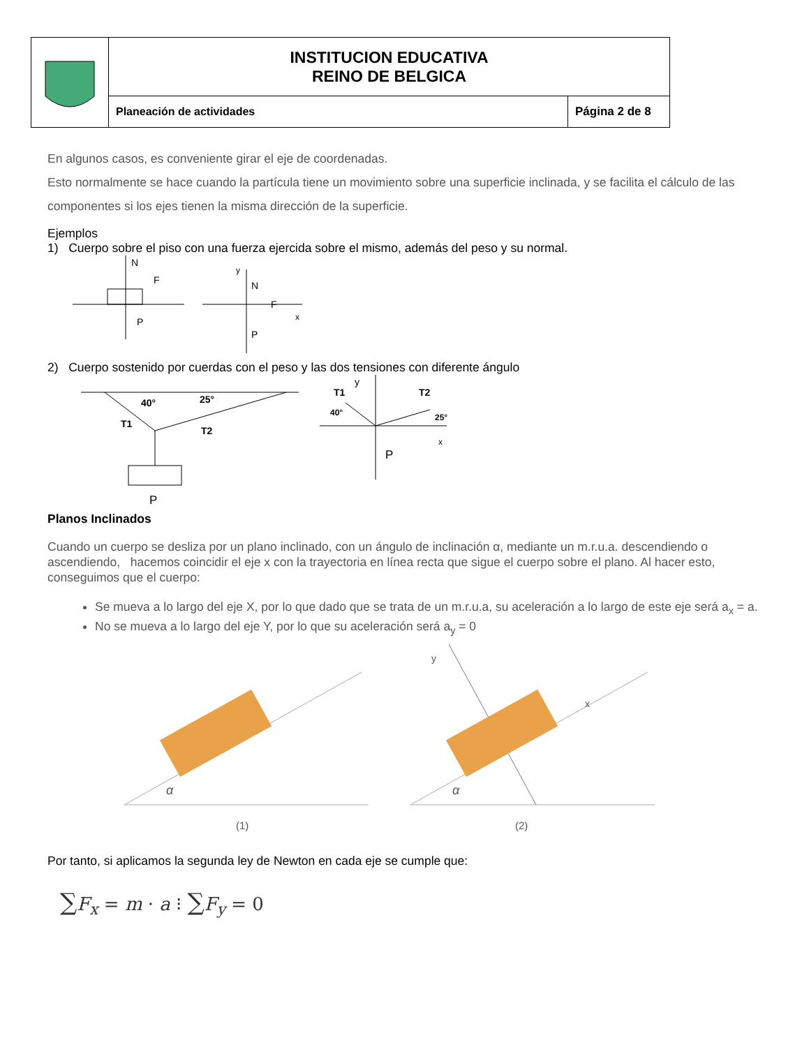| | INSTITUCION EDUCATIVA REINO DE BELGICA | |
| | Planeación de actividades | Página 2 de 8 |
En algunos casos, es conveniente girar el eje de coordenadas.
Esto normalmente se hace cuando la partícula tiene un movimiento sobre una superficie inclinada, y se facilita el cálculo de las componentes si los ejes tienen la misma dirección de la superficie.
Ejemplos
1) Cuerpo sobre el piso con una fuerza ejercida sobre el mismo, además del peso y su normal.
N
F
P
y
N
F
x
P
2) Cuerpo sostenido por cuerdas con el peso y las dos tensiones con diferente ángulo
40°
25°
T1
T2
P
y
T1
T2
40°
25°
x
P
Planos Inclinados
Cuando un cuerpo se desliza por un plano inclinado, con un ángulo de inclinación α, mediante un m.r.u.a. descendiendo o ascendiendo, hacemos coincidir el eje x con la trayectoria en línea recta que sigue el cuerpo sobre el plano. Al hacer esto, conseguimos que el cuerpo:
Se mueva a lo largo del eje X, por lo que dado que se trata de un m.r.u.a, su aceleración a lo largo de este eje será a<sub>x</sub> = a.
No se mueva a lo largo del eje Y, por lo que su aceleración será a<sub>y</sub> = 0
α
(1)
α
y
x
(2)
Por tanto, si aplicamos la segunda ley de Newton en cada eje se cumple que:
∑F<sub>x</sub> = m · a ⁝ ∑F<sub>y</sub> = 0